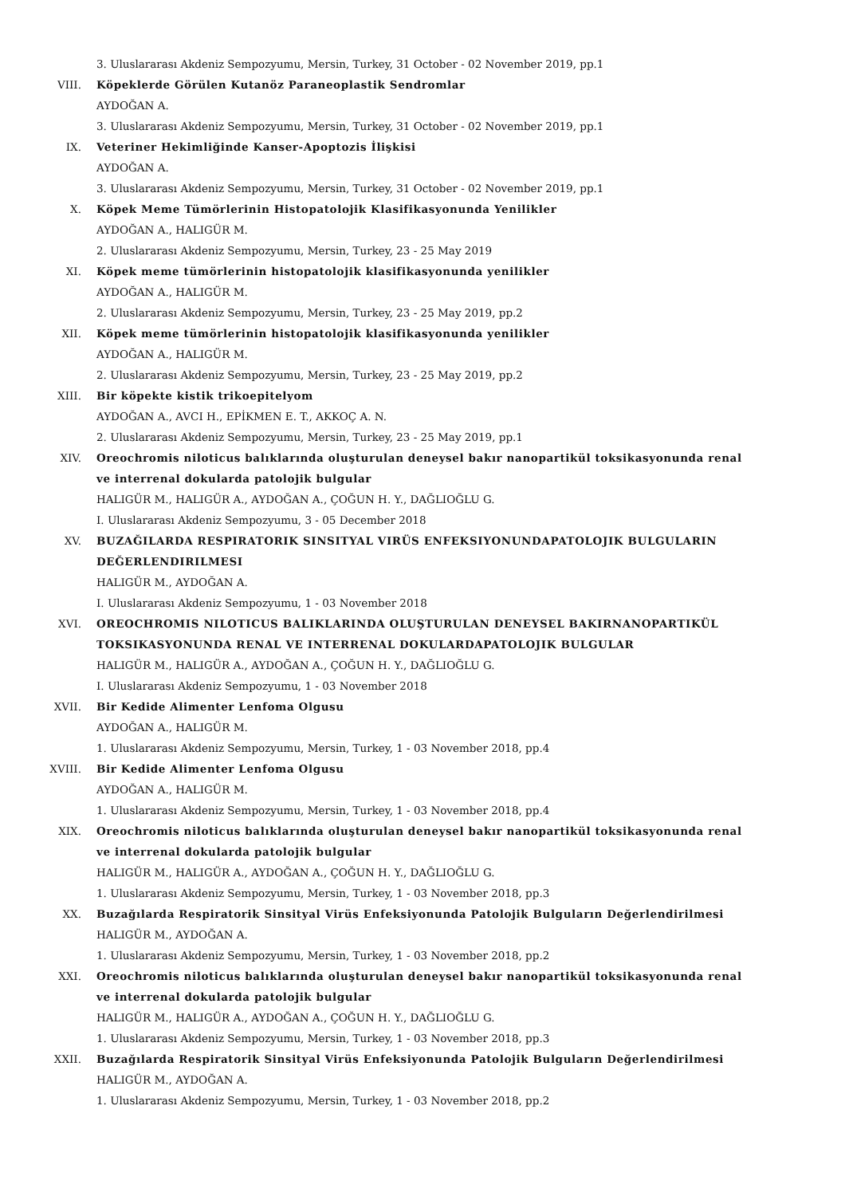3. Uluslararası Akdeniz Sempozyumu, Mersin, Turkey, 31 October - 02 November 2019, pp.1
VIII. Köpeklerde Görülen Kutanöz Paraneoplastik Sendromlar
AYDOĞAN A.
3. Uluslararası Akdeniz Sempozyumu, Mersin, Turkey, 31 October - 02 November 2019, pp.1
IX. Veteriner Hekimliğinde Kanser-Apoptozis İlişkisi
AYDOĞAN A.
3. Uluslararası Akdeniz Sempozyumu, Mersin, Turkey, 31 October - 02 November 2019, pp.1
X. Köpek Meme Tümörlerinin Histopatolojik Klasifikasyonunda Yenilikler
AYDOĞAN A., HALIGÜR M.
2. Uluslararası Akdeniz Sempozyumu, Mersin, Turkey, 23 - 25 May 2019
XI. Köpek meme tümörlerinin histopatolojik klasifikasyonunda yenilikler
AYDOĞAN A., HALIGÜR M.
2. Uluslararası Akdeniz Sempozyumu, Mersin, Turkey, 23 - 25 May 2019, pp.2
XII. Köpek meme tümörlerinin histopatolojik klasifikasyonunda yenilikler
AYDOĞAN A., HALIGÜR M.
2. Uluslararası Akdeniz Sempozyumu, Mersin, Turkey, 23 - 25 May 2019, pp.2
XIII. Bir köpekte kistik trikoepitelyom
AYDOĞAN A., AVCI H., EPİKMEN E. T., AKKOÇ A. N.
2. Uluslararası Akdeniz Sempozyumu, Mersin, Turkey, 23 - 25 May 2019, pp.1
XIV. Oreochromis niloticus balıklarında oluşturulan deneysel bakır nanopartikül toksikasyonunda renal ve interrenal dokularda patolojik bulgular
HALIGÜR M., HALIGÜR A., AYDOĞAN A., ÇOĞUN H. Y., DAĞLIOĞLU G.
I. Uluslararası Akdeniz Sempozyumu, 3 - 05 December 2018
XV. BUZAĞILARDA RESPIRATORIK SINSITYAL VIRÜS ENFEKSIYONUNDAPATOLOJIK BULGULARIN DEĞERLENDIRILMESI
HALIGÜR M., AYDOĞAN A.
I. Uluslararası Akdeniz Sempozyumu, 1 - 03 November 2018
XVI. OREOCHROMIS NILOTICUS BALIKLARINDA OLUŞTURULAN DENEYSEL BAKIRNANOPARTIKÜL TOKSIKASYONUNDA RENAL VE INTERRENAL DOKULARDAPATOLOJIK BULGULAR
HALIGÜR M., HALIGÜR A., AYDOĞAN A., ÇOĞUN H. Y., DAĞLIOĞLU G.
I. Uluslararası Akdeniz Sempozyumu, 1 - 03 November 2018
XVII. Bir Kedide Alimenter Lenfoma Olgusu
AYDOĞAN A., HALIGÜR M.
1. Uluslararası Akdeniz Sempozyumu, Mersin, Turkey, 1 - 03 November 2018, pp.4
XVIII. Bir Kedide Alimenter Lenfoma Olgusu
AYDOĞAN A., HALIGÜR M.
1. Uluslararası Akdeniz Sempozyumu, Mersin, Turkey, 1 - 03 November 2018, pp.4
XIX. Oreochromis niloticus balıklarında oluşturulan deneysel bakır nanopartikül toksikasyonunda renal ve interrenal dokularda patolojik bulgular
HALIGÜR M., HALIGÜR A., AYDOĞAN A., ÇOĞUN H. Y., DAĞLIOĞLU G.
1. Uluslararası Akdeniz Sempozyumu, Mersin, Turkey, 1 - 03 November 2018, pp.3
XX. Buzağılarda Respiratorik Sinsityal Virüs Enfeksiyonunda Patolojik Bulguların Değerlendirilmesi
HALIGÜR M., AYDOĞAN A.
1. Uluslararası Akdeniz Sempozyumu, Mersin, Turkey, 1 - 03 November 2018, pp.2
XXI. Oreochromis niloticus balıklarında oluşturulan deneysel bakır nanopartikül toksikasyonunda renal ve interrenal dokularda patolojik bulgular
HALIGÜR M., HALIGÜR A., AYDOĞAN A., ÇOĞUN H. Y., DAĞLIOĞLU G.
1. Uluslararası Akdeniz Sempozyumu, Mersin, Turkey, 1 - 03 November 2018, pp.3
XXII. Buzağılarda Respiratorik Sinsityal Virüs Enfeksiyonunda Patolojik Bulguların Değerlendirilmesi
HALIGÜR M., AYDOĞAN A.
1. Uluslararası Akdeniz Sempozyumu, Mersin, Turkey, 1 - 03 November 2018, pp.2